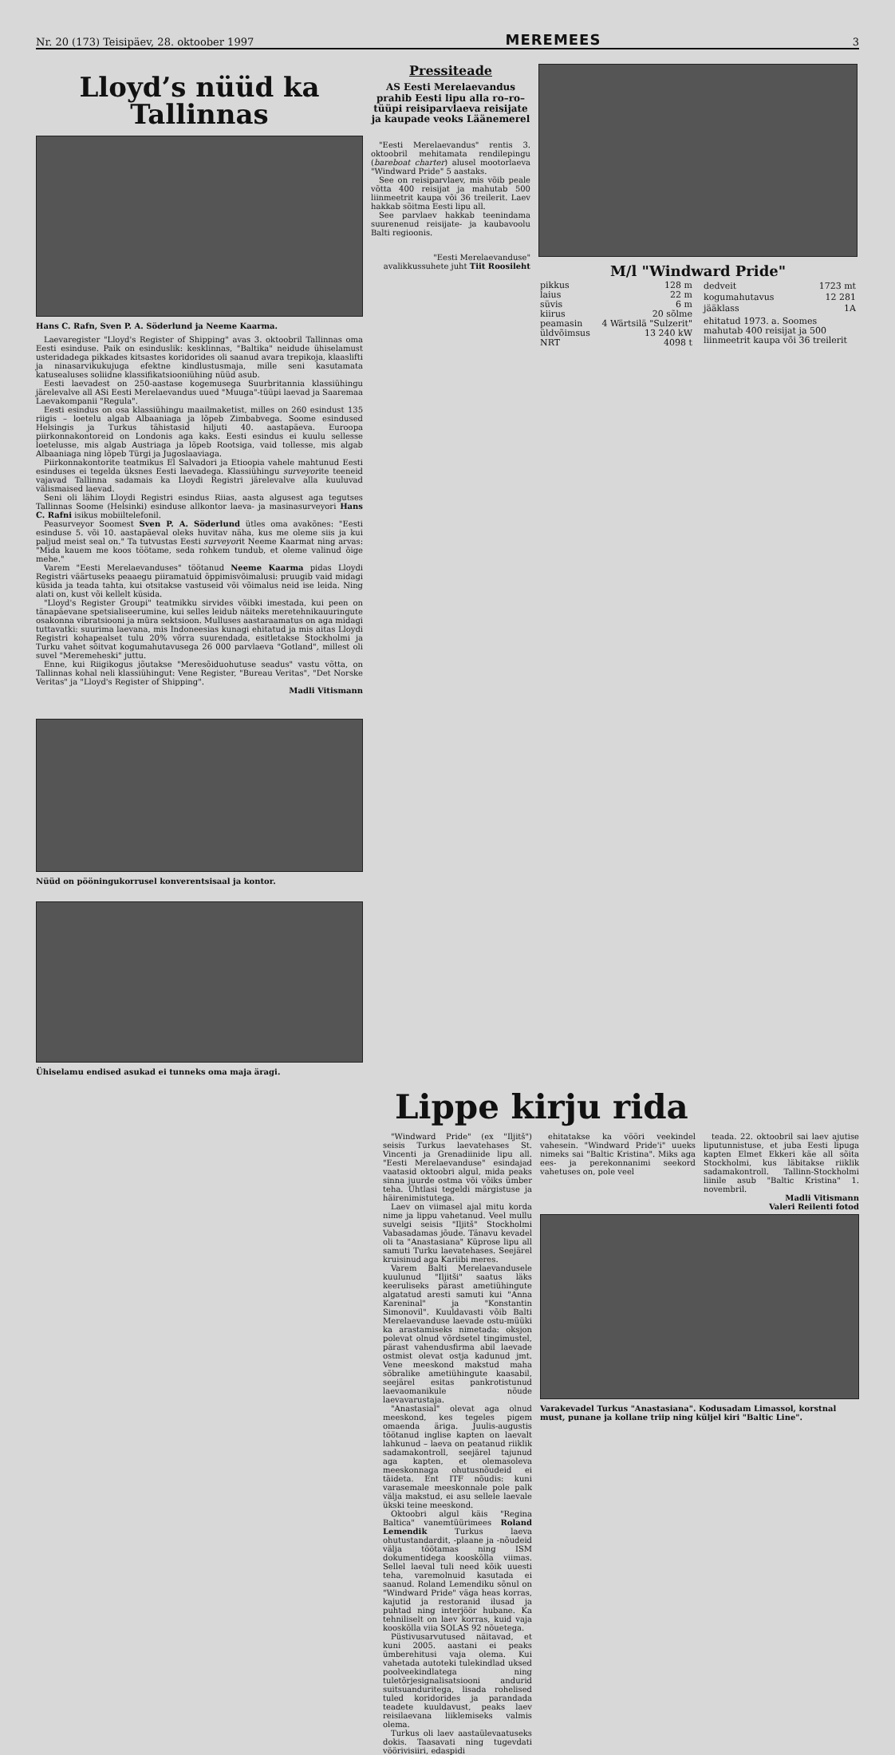Nr. 20 (173) Teisipäev, 28. oktoober 1997 MEREMEES 3
Lloyd’s nüüd ka Tallinnas
Hans C. Rafn, Sven P. A. Söderlund ja Neeme Kaarma.
Laevaregister "Lloyd's Register of Shipping" avas 3. oktoobril Tallinnas oma Eesti esinduse. Paik on esinduslik: kesklinnas, "Baltika" neidude ühiselamust usteridadega pikkades kitsastes koridorides oli saanud avara trepikoja, klaaslifti ja ninasarvikukujuga efektne kindlustusmaja, mille seni kasutamata katusealuses soliidne klassifikatsiooniühing nüüd asub.
Eesti laevadest on 250-aastase kogemusega Suurbritannia klassiühingu järelevalve all ASi Eesti Merelaevandus uued "Muuga"-tüüpi laevad ja Saaremaa Laevakompanii "Regula".
Eesti esindus on osa klassiühingu maailmaketist, milles on 260 esindust 135 riigis – loetelu algab Albaaniaga ja lõpeb Zimbabvega. Soome esindused Helsingis ja Turkus tähistasid hiljuti 40. aastapäeva. Euroopa piirkonnakontoreid on Londonis aga kaks. Eesti esindus ei kuulu sellesse loetelusse, mis algab Austriaga ja lõpeb Rootsiga, vaid tollesse, mis algab Albaaniaga ning lõpeb Türgi ja Jugoslaaviaga.
Piirkonnakontorite teatmikus El Salvadori ja Etioopia vahele mahtunud Eesti esinduses ei tegelda üksnes Eesti laevadega. Klassiühingu surveyorite teeneid vajavad Tallinna sadamais ka Lloydi Registri järelevalve alla kuuluvad välismaised laevad.
Seni oli lähim Lloydi Registri esindus Riias, aasta algusest aga tegutses Tallinnas Soome (Helsinki) esinduse allkontor laeva- ja masinasurveyori Hans C. Rafni isikus mobiiltelefonil.
Peasurveyor Soomest Sven P. A. Söderlund ütles oma avakõnes: "Eesti esinduse 5. või 10. aastapäeval oleks huvitav näha, kus me oleme siis ja kui paljud meist seal on." Ta tutvustas Eesti surveyorit Neeme Kaarmat ning arvas: "Mida kauem me koos töötame, seda rohkem tundub, et oleme valinud õige mehe."
Varem "Eesti Merelaevanduses" töötanud Neeme Kaarma pidas Lloydi Registri väärtuseks peaaegu piiramatuid õppimisvõimalusi: pruugib vaid midagi küsida ja teada tahta, kui otsitakse vastuseid või võimalus neid ise leida. Ning alati on, kust või kellelt küsida.
"Lloyd's Register Groupi" teatmikku sirvides võibki imestada, kui peen on tänapäevane spetsialiseerumine, kui selles leidub näiteks meretehnikauuringute osakonna vibratsiooni ja müra sektsioon. Mulluses aastaraamatus on aga midagi tuttavatki: suurima laevana, mis Indoneesias kunagi ehitatud ja mis aitas Lloydi Registri kohapealset tulu 20% võrra suurendada, esitletakse Stockholmi ja Turku vahet sõitvat kogumahutavusega 26 000 parvlaeva "Gotland", millest oli suvel "Meremeheski" juttu.
Enne, kui Riigikogus jõutakse "Meresõiduohutuse seadus" vastu võtta, on Tallinnas kohal neli klassiühingut: Vene Register, "Bureau Veritas", "Det Norske Veritas" ja "Lloyd's Register of Shipping".
Madli Vitismann
Nüüd on pööningukorrusel konverentsisaal ja kontor.
Ühiselamu endised asukad ei tunneks oma maja äragi.
Pressiteade
AS Eesti Merelaevandus prahib Eesti lipu alla ro–ro–tüüpi reisiparvlaeva reisijate ja kaupade veoks Läänemerel
"Eesti Merelaevandus" rentis 3. oktoobril mehitamata rendilepingu (bareboat charter) alusel mootorlaeva "Windward Pride" 5 aastaks.
See on reisiparvlaev, mis võib peale võtta 400 reisijat ja mahutab 500 liinmeetrit kaupa või 36 treilerit. Laev hakkab sõitma Eesti lipu all.
See parvlaev hakkab teenindama suurenenud reisijate- ja kaubavoolu Balti regioonis.
"Eesti Merelaevanduse" avalikkussuhete juht Tiit Roosileht
M/l "Windward Pride"
| pikkus | 128 m |
| laius | 22 m |
| süvis | 6 m |
| kiirus | 20 sõlme |
| peamasin | 4 Wärtsilä "Sulzerit" |
| üldvõimsus | 13 240 kW |
| NRT | 4098 t |
| dedveit | 1723 mt |
| kogumahutavus | 12 281 |
| jääklass | 1A |
| ehitatud 1973. a. Soomes mahutab 400 reisijat ja 500 liinmeetrit kaupa või 36 treilerit | |
Lippe kirju rida
"Windward Pride" (ex "Iljitš") seisis Turkus laevatehases St. Vincenti ja Grenadiinide lipu all. "Eesti Merelaevanduse" esindajad vaatasid oktoobri algul, mida peaks sinna juurde ostma või võiks ümber teha. Ühtlasi tegeldi märgistuse ja häirenimistutega.
Laev on viimasel ajal mitu korda nime ja lippu vahetanud. Veel mullu suvelgi seisis "Iljitš" Stockholmi Vabasadamas jõude. Tänavu kevadel oli ta "Anastasiana" Küprose lipu all samuti Turku laevatehases. Seejärel kruisinud aga Kariibi meres.
Varem Balti Merelaevandusele kuulunud "Iljitši" saatus läks keeruliseks pärast ametiühingute algatatud aresti samuti kui "Anna Kareninal" ja "Konstantin Simonovil". Kuuldavasti võib Balti Merelaevanduse laevade ostu-müüki ka arastamiseks nimetada: oksjon polevat olnud võrdsetel tingimustel, pärast vahendusfirma abil laevade ostmist olevat ostja kadunud jmt. Vene meeskond makstud maha sõbralike ametiühingute kaasabil, seejärel esitas pankrotistunud laevaomanikule nõude laevavarustaja.
"Anastasial" olevat aga olnud meeskond, kes tegeles pigem omaenda äriga. Juulis-augustis töötanud inglise kapten on laevalt lahkunud – laeva on peatanud riiklik sadamakontroll, seejärel tajunud aga kapten, et olemasoleva meeskonnaga ohutusnõudeid ei täideta. Ent ITF nõudis: kuni varasemale meeskonnale pole palk välja makstud, ei asu sellele laevale ükski teine meeskond.
Oktoobri algul käis "Regina Baltica" vanemtüürimees Roland Lemendik Turkus laeva ohutustandardit, -plaane ja -nõudeid välja töötamas ning ISM dokumentidega kooskõlla viimas. Sellel laeval tuli need kõik uuesti teha, varemolnuid kasutada ei saanud. Roland Lemendiku sõnul on "Windward Pride" väga heas korras, kajutid ja restoranid ilusad ja puhtad ning interjöör hubane. Ka tehniliselt on laev korras, kuid vaja kooskõlla viia SOLAS 92 nõuetega.
Püstivusarvutused näitavad, et kuni 2005. aastani ei peaks ümberehitusi vaja olema. Kui vahetada autoteki tulekindlad uksed poolveekindlatega ning tuletõrjesignalisatsiooni andurid suitsuanduritega, lisada rohelised tuled koridorides ja parandada teadete kuuldavust, peaks laev reisilaevana liiklemiseks valmis olema.
Turkus oli laev aastaülevaatuseks dokis. Taasavati ning tugevdati vöörivisiiri, edaspidi
ehitatakse ka vööri veekindel vahesein. "Windward Pride'i" uueks nimeks sai "Baltic Kristina". Miks aga ees- ja perekonnanimi seekord vahetuses on, pole veel
teada. 22. oktoobril sai laev ajutise liputunnistuse, et juba Eesti lipuga kapten Elmet Ekkeri käe all sõita Stockholmi, kus läbitakse riiklik sadamakontroll. Tallinn-Stockholmi liinile asub "Baltic Kristina" 1. novembril.
Madli Vitismann
Valeri Reilenti fotod
Varakevadel Turkus "Anastasiana". Kodusadam Limassol, korstnal must, punane ja kollane triip ning küljel kiri "Baltic Line".